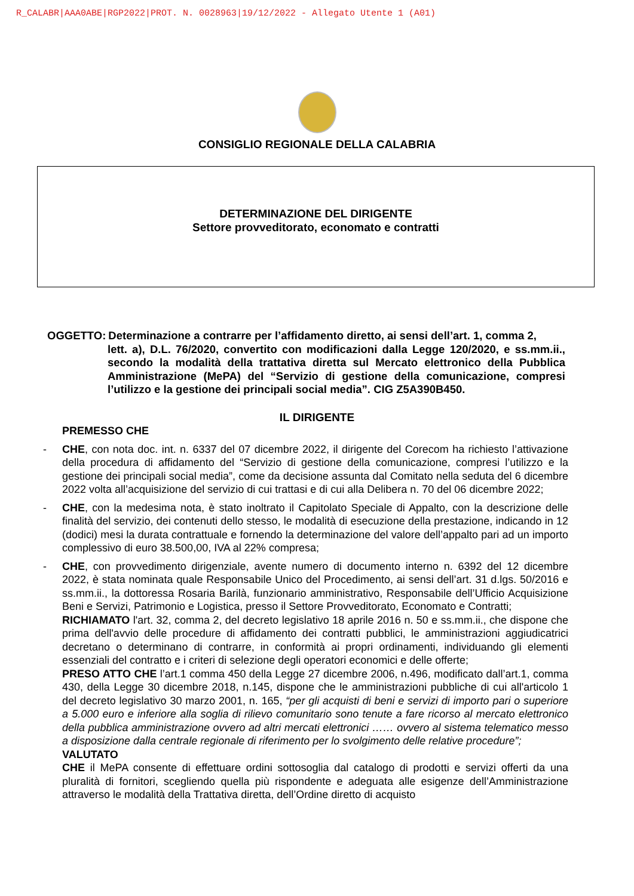R_CALABR|AAA0ABE|RGP2022|PROT. N. 0028963|19/12/2022 - Allegato Utente 1 (A01)
CONSIGLIO REGIONALE DELLA CALABRIA
DETERMINAZIONE DEL DIRIGENTE
Settore provveditorato, economato e contratti
OGGETTO: Determinazione a contrarre per l’affidamento diretto, ai sensi dell’art. 1, comma 2,
lett. a), D.L. 76/2020, convertito con modificazioni dalla Legge 120/2020, e ss.mm.ii., secondo la modalità della trattativa diretta sul Mercato elettronico della Pubblica Amministrazione (MePA) del “Servizio di gestione della comunicazione, compresi l’utilizzo e la gestione dei principali social media”. CIG Z5A390B450.
IL DIRIGENTE
PREMESSO CHE
- CHE, con nota doc. int. n. 6337 del 07 dicembre 2022, il dirigente del Corecom ha richiesto l’attivazione della procedura di affidamento del “Servizio di gestione della comunicazione, compresi l’utilizzo e la gestione dei principali social media”, come da decisione assunta dal Comitato nella seduta del 6 dicembre 2022 volta all’acquisizione del servizio di cui trattasi e di cui alla Delibera n. 70 del 06 dicembre 2022;
- CHE, con la medesima nota, è stato inoltrato il Capitolato Speciale di Appalto, con la descrizione delle finalità del servizio, dei contenuti dello stesso, le modalità di esecuzione della prestazione, indicando in 12 (dodici) mesi la durata contrattuale e fornendo la determinazione del valore dell’appalto pari ad un importo complessivo di euro 38.500,00, IVA al 22% compresa;
- CHE, con provvedimento dirigenziale, avente numero di documento interno n. 6392 del 12 dicembre 2022, è stata nominata quale Responsabile Unico del Procedimento, ai sensi dell’art. 31 d.lgs. 50/2016 e ss.mm.ii., la dottoressa Rosaria Barilà, funzionario amministrativo, Responsabile dell’Ufficio Acquisizione Beni e Servizi, Patrimonio e Logistica, presso il Settore Provveditorato, Economato e Contratti;
RICHIAMATO l'art. 32, comma 2, del decreto legislativo 18 aprile 2016 n. 50 e ss.mm.ii., che dispone che prima dell'avvio delle procedure di affidamento dei contratti pubblici, le amministrazioni aggiudicatrici decretano o determinano di contrarre, in conformità ai propri ordinamenti, individuando gli elementi essenziali del contratto e i criteri di selezione degli operatori economici e delle offerte;
PRESO ATTO CHE l’art.1 comma 450 della Legge 27 dicembre 2006, n.496, modificato dall’art.1, comma 430, della Legge 30 dicembre 2018, n.145, dispone che le amministrazioni pubbliche di cui all'articolo 1 del decreto legislativo 30 marzo 2001, n. 165, “per gli acquisti di beni e servizi di importo pari o superiore a 5.000 euro e inferiore alla soglia di rilievo comunitario sono tenute a fare ricorso al mercato elettronico della pubblica amministrazione ovvero ad altri mercati elettronici …… ovvero al sistema telematico messo a disposizione dalla centrale regionale di riferimento per lo svolgimento delle relative procedure”;
VALUTATO
CHE il MePA consente di effettuare ordini sottosoglia dal catalogo di prodotti e servizi offerti da una pluralità di fornitori, scegliendo quella più rispondente e adeguata alle esigenze dell’Amministrazione attraverso le modalità della Trattativa diretta, dell’Ordine diretto di acquisto